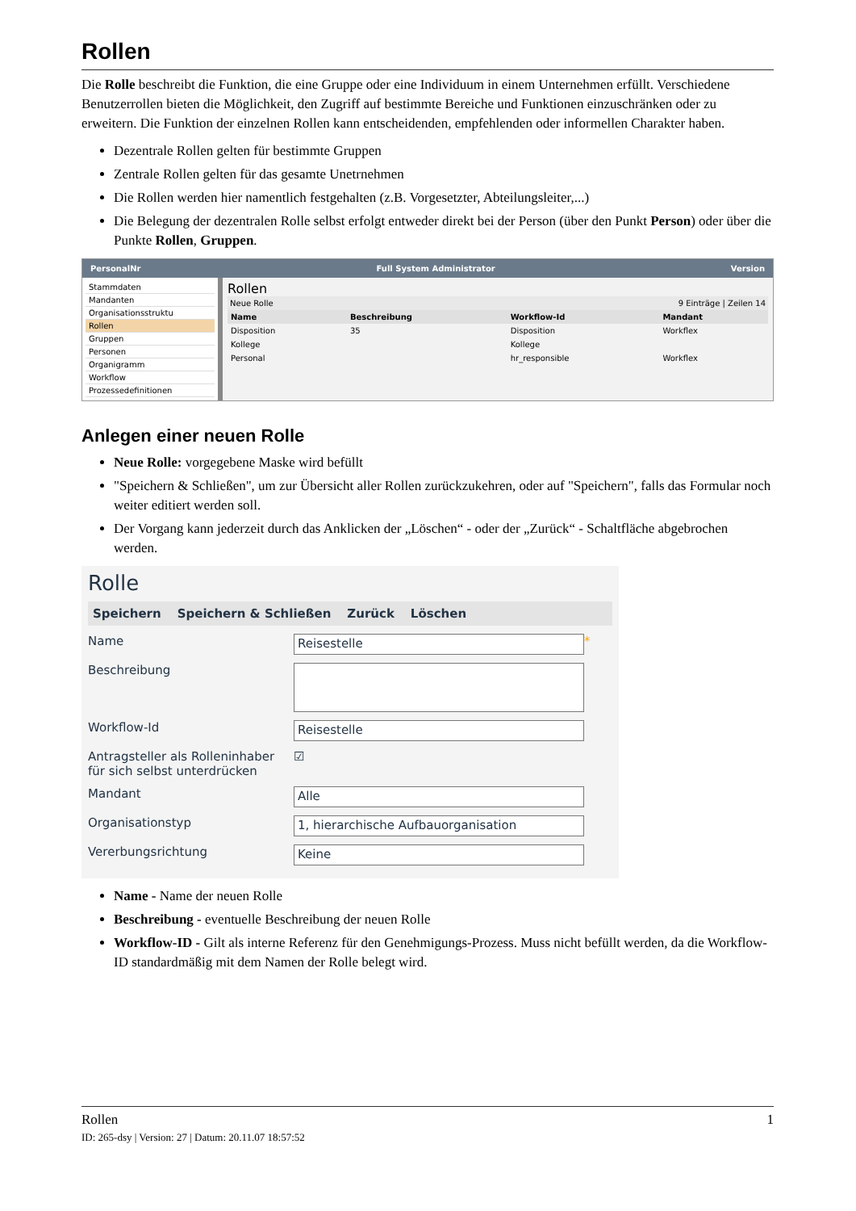Rollen
Die Rolle beschreibt die Funktion, die eine Gruppe oder eine Individuum in einem Unternehmen erfüllt. Verschiedene Benutzerrollen bieten die Möglichkeit, den Zugriff auf bestimmte Bereiche und Funktionen einzuschränken oder zu erweitern. Die Funktion der einzelnen Rollen kann entscheidenden, empfehlenden oder informellen Charakter haben.
Dezentrale Rollen gelten für bestimmte Gruppen
Zentrale Rollen gelten für das gesamte Unetrnehmen
Die Rollen werden hier namentlich festgehalten (z.B. Vorgesetzter, Abteilungsleiter,...)
Die Belegung der dezentralen Rolle selbst erfolgt entweder direkt bei der Person (über den Punkt Person) oder über die Punkte Rollen, Gruppen.
PersonalNr Full System Administrator Version
Stammdaten
Mandanten
Organisationsstruktu
Rollen
Gruppen
Personen
Organigramm
Workflow
Prozessedefinitionen
Rollen
Neue Rolle 9 Einträge | Zeilen 14
| Name | Beschreibung | Workflow-Id | Mandant |
| --- | --- | --- | --- |
| Disposition | 35 | Disposition | Workflex |
| Kollege | | Kollege | |
| Personal | | hr_responsible | Workflex |
Anlegen einer neuen Rolle
Neue Rolle: vorgegebene Maske wird befüllt
"Speichern & Schließen", um zur Übersicht aller Rollen zurückzukehren, oder auf "Speichern", falls das Formular noch weiter editiert werden soll.
Der Vorgang kann jederzeit durch das Anklicken der „Löschen“ - oder der „Zurück“ - Schaltfläche abgebrochen werden.
Rolle
Speichern Speichern & Schließen Zurück Löschen
Name Reisestelle *
Beschreibung
Workflow-Id Reisestelle
Antragsteller als Rolleninhaber für sich selbst unterdrücken ☑
Mandant Alle
Organisationstyp 1, hierarchische Aufbauorganisation
Vererbungsrichtung Keine
Name - Name der neuen Rolle
Beschreibung - eventuelle Beschreibung der neuen Rolle
Workflow-ID - Gilt als interne Referenz für den Genehmigungs-Prozess. Muss nicht befüllt werden, da die Workflow-ID standardmäßig mit dem Namen der Rolle belegt wird.
Rollen 1
ID: 265-dsy | Version: 27 | Datum: 20.11.07 18:57:52